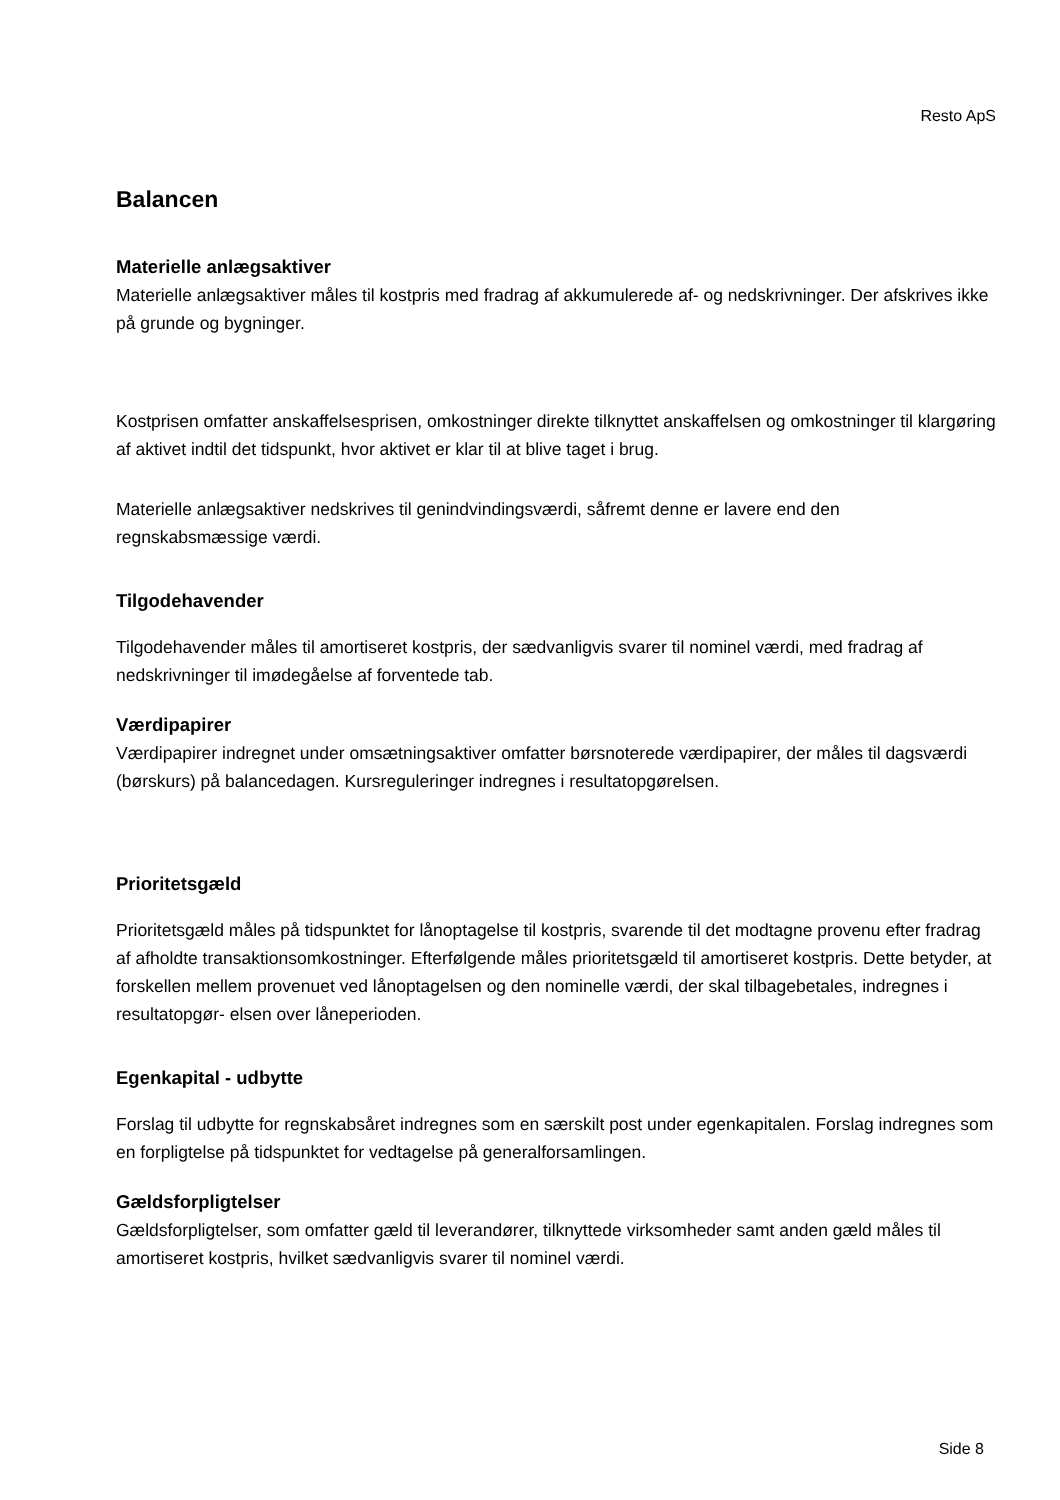Resto ApS
Balancen
Materielle anlægsaktiver
Materielle anlægsaktiver måles til kostpris med fradrag af akkumulerede af- og nedskrivninger. Der afskrives ikke på grunde og bygninger.
Kostprisen omfatter anskaffelsesprisen, omkostninger direkte tilknyttet anskaffelsen og omkostninger til klargøring af aktivet indtil det tidspunkt, hvor aktivet er klar til at blive taget i brug.
Materielle anlægsaktiver nedskrives til genindvindingsværdi, såfremt denne er lavere end den regnskabsmæssige værdi.
Tilgodehavender
Tilgodehavender måles til amortiseret kostpris, der sædvanligvis svarer til nominel værdi, med fradrag af nedskrivninger til imødegåelse af forventede tab.
Værdipapirer
Værdipapirer indregnet under omsætningsaktiver omfatter børsnoterede værdipapirer, der måles til dagsværdi (børskurs) på balancedagen. Kursreguleringer indregnes i resultatopgørelsen.
Prioritetsgæld
Prioritetsgæld måles på tidspunktet for lånoptagelse til kostpris, svarende til det modtagne provenu efter fradrag af afholdte transaktionsomkostninger. Efterfølgende måles prioritetsgæld til amortiseret kostpris. Dette betyder, at forskellen mellem provenuet ved lånoptagelsen og den nominelle værdi, der skal tilbagebetales, indregnes i resultatopgør- elsen over låneperioden.
Egenkapital - udbytte
Forslag til udbytte for regnskabsåret indregnes som en særskilt post under egenkapitalen. Forslag indregnes som en forpligtelse på tidspunktet for vedtagelse på generalforsamlingen.
Gældsforpligtelser
Gældsforpligtelser, som omfatter gæld til leverandører, tilknyttede virksomheder samt anden gæld måles til amortiseret kostpris, hvilket sædvanligvis svarer til nominel værdi.
Side 8